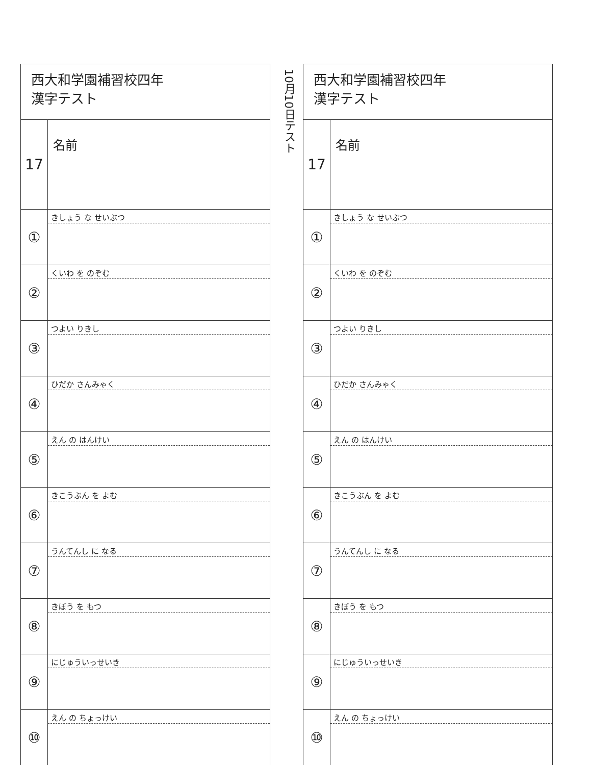| 西大和学園補習校四年 漢字テスト | |
| 17 | 名前 |
| ① | きしょう な せいぶつ |
| ② | くいわ を のぞむ |
| ③ | つよい りきし |
| ④ | ひだか さんみゃく |
| ⑤ | えん の はんけい |
| ⑥ | きこうぶん を よむ |
| ⑦ | うんてんし に なる |
| ⑧ | きぼう を もつ |
| ⑨ | にじゅういっせいき |
| ⑩ | えん の ちょっけい |
10月10日テスト
| 西大和学園補習校四年 漢字テスト | |
| 17 | 名前 |
| ① | きしょう な せいぶつ |
| ② | くいわ を のぞむ |
| ③ | つよい りきし |
| ④ | ひだか さんみゃく |
| ⑤ | えん の はんけい |
| ⑥ | きこうぶん を よむ |
| ⑦ | うんてんし に なる |
| ⑧ | きぼう を もつ |
| ⑨ | にじゅういっせいき |
| ⑩ | えん の ちょっけい |